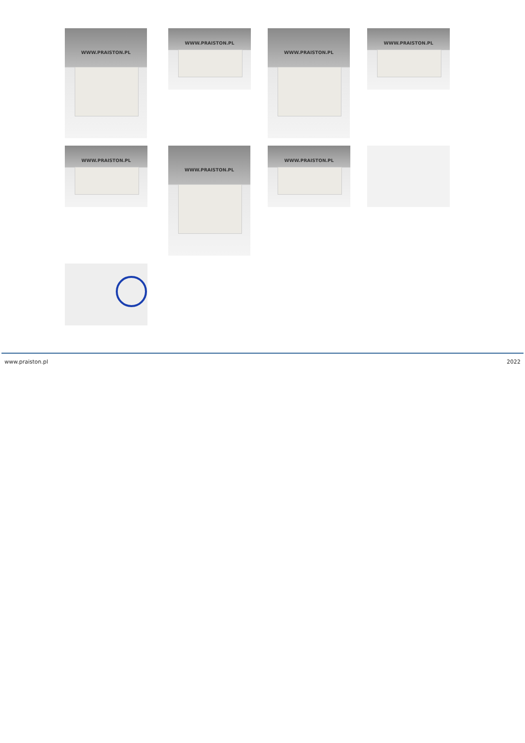WWW.PRAISTON.PL WWW.PRAISTON.PL WWW.PRAISTON.PL WWW.PRAISTON.PL
WWW.PRAISTON.PL WWW.PRAISTON.PL WWW.PRAISTON.PL
www.praiston.pl 2022